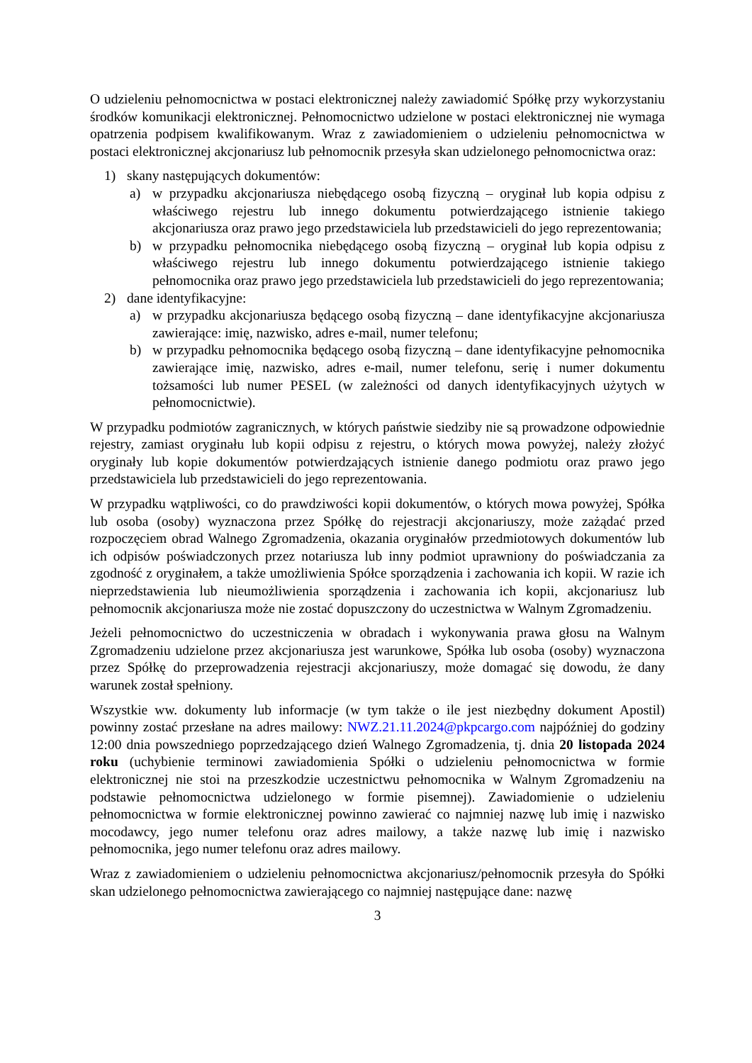O udzieleniu pełnomocnictwa w postaci elektronicznej należy zawiadomić Spółkę przy wykorzystaniu środków komunikacji elektronicznej. Pełnomocnictwo udzielone w postaci elektronicznej nie wymaga opatrzenia podpisem kwalifikowanym. Wraz z zawiadomieniem o udzieleniu pełnomocnictwa w postaci elektronicznej akcjonariusz lub pełnomocnik przesyła skan udzielonego pełnomocnictwa oraz:
1) skany następujących dokumentów:
a) w przypadku akcjonariusza niebędącego osobą fizyczną – oryginał lub kopia odpisu z właściwego rejestru lub innego dokumentu potwierdzającego istnienie takiego akcjonariusza oraz prawo jego przedstawiciela lub przedstawicieli do jego reprezentowania;
b) w przypadku pełnomocnika niebędącego osobą fizyczną – oryginał lub kopia odpisu z właściwego rejestru lub innego dokumentu potwierdzającego istnienie takiego pełnomocnika oraz prawo jego przedstawiciela lub przedstawicieli do jego reprezentowania;
2) dane identyfikacyjne:
a) w przypadku akcjonariusza będącego osobą fizyczną – dane identyfikacyjne akcjonariusza zawierające: imię, nazwisko, adres e-mail, numer telefonu;
b) w przypadku pełnomocnika będącego osobą fizyczną – dane identyfikacyjne pełnomocnika zawierające imię, nazwisko, adres e-mail, numer telefonu, serię i numer dokumentu tożsamości lub numer PESEL (w zależności od danych identyfikacyjnych użytych w pełnomocnictwie).
W przypadku podmiotów zagranicznych, w których państwie siedziby nie są prowadzone odpowiednie rejestry, zamiast oryginału lub kopii odpisu z rejestru, o których mowa powyżej, należy złożyć oryginały lub kopie dokumentów potwierdzających istnienie danego podmiotu oraz prawo jego przedstawiciela lub przedstawicieli do jego reprezentowania.
W przypadku wątpliwości, co do prawdziwości kopii dokumentów, o których mowa powyżej, Spółka lub osoba (osoby) wyznaczona przez Spółkę do rejestracji akcjonariuszy, może zażądać przed rozpoczęciem obrad Walnego Zgromadzenia, okazania oryginałów przedmiotowych dokumentów lub ich odpisów poświadczonych przez notariusza lub inny podmiot uprawniony do poświadczania za zgodność z oryginałem, a także umożliwienia Spółce sporządzenia i zachowania ich kopii. W razie ich nieprzedstawienia lub nieumożliwienia sporządzenia i zachowania ich kopii, akcjonariusz lub pełnomocnik akcjonariusza może nie zostać dopuszczony do uczestnictwa w Walnym Zgromadzeniu.
Jeżeli pełnomocnictwo do uczestniczenia w obradach i wykonywania prawa głosu na Walnym Zgromadzeniu udzielone przez akcjonariusza jest warunkowe, Spółka lub osoba (osoby) wyznaczona przez Spółkę do przeprowadzenia rejestracji akcjonariuszy, może domagać się dowodu, że dany warunek został spełniony.
Wszystkie ww. dokumenty lub informacje (w tym także o ile jest niezbędny dokument Apostil) powinny zostać przesłane na adres mailowy: NWZ.21.11.2024@pkpcargo.com najpóźniej do godziny 12:00 dnia powszedniego poprzedzającego dzień Walnego Zgromadzenia, tj. dnia 20 listopada 2024 roku (uchybienie terminowi zawiadomienia Spółki o udzieleniu pełnomocnictwa w formie elektronicznej nie stoi na przeszkodzie uczestnictwu pełnomocnika w Walnym Zgromadzeniu na podstawie pełnomocnictwa udzielonego w formie pisemnej). Zawiadomienie o udzieleniu pełnomocnictwa w formie elektronicznej powinno zawierać co najmniej nazwę lub imię i nazwisko mocodawcy, jego numer telefonu oraz adres mailowy, a także nazwę lub imię i nazwisko pełnomocnika, jego numer telefonu oraz adres mailowy.
Wraz z zawiadomieniem o udzieleniu pełnomocnictwa akcjonariusz/pełnomocnik przesyła do Spółki skan udzielonego pełnomocnictwa zawierającego co najmniej następujące dane: nazwę
3